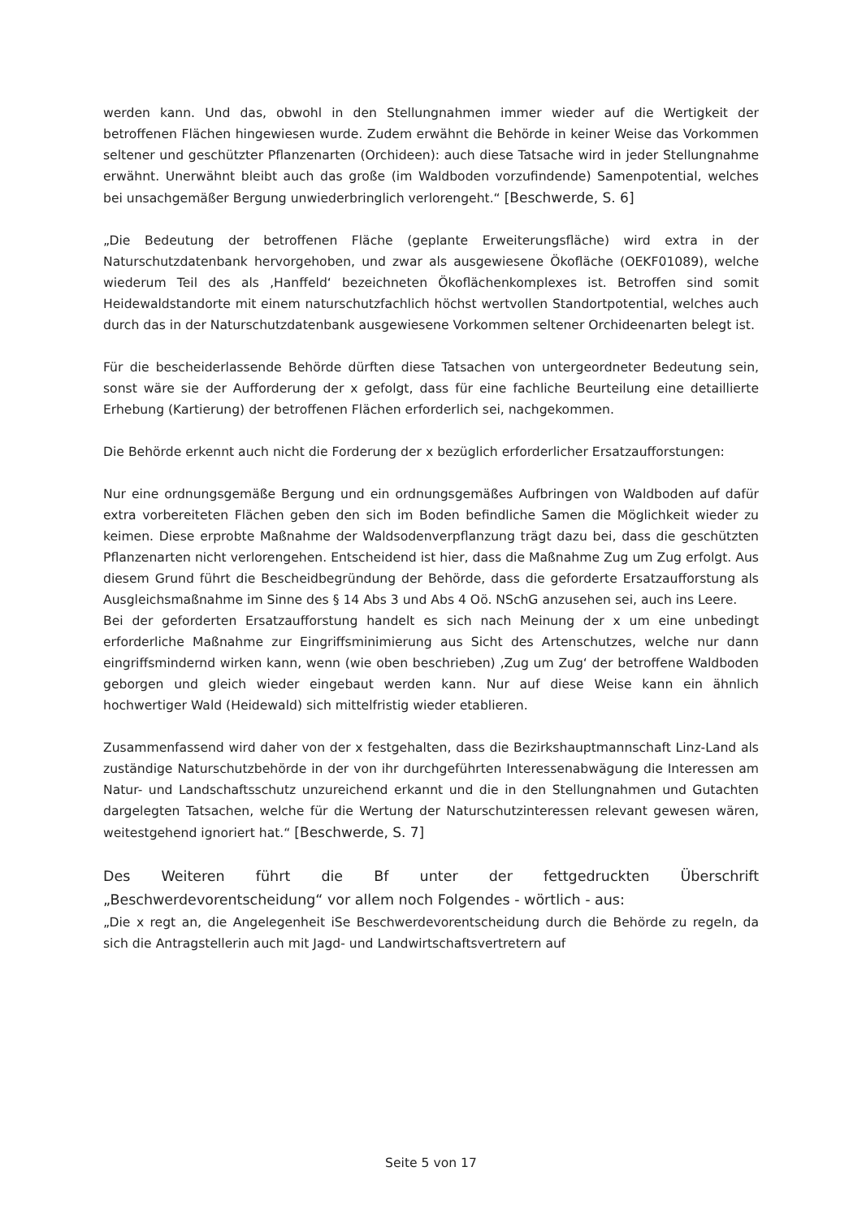werden kann. Und das, obwohl in den Stellungnahmen immer wieder auf die Wertigkeit der betroffenen Flächen hingewiesen wurde. Zudem erwähnt die Behörde in keiner Weise das Vorkommen seltener und geschützter Pflanzenarten (Orchideen): auch diese Tatsache wird in jeder Stellungnahme erwähnt. Unerwähnt bleibt auch das große (im Waldboden vorzufindende) Samenpotential, welches bei unsachgemäßer Bergung unwiederbringlich verlorengeht.“ [Beschwerde, S. 6]
„Die Bedeutung der betroffenen Fläche (geplante Erweiterungsfläche) wird extra in der Naturschutzdatenbank hervorgehoben, und zwar als ausgewiesene Ökofläche (OEKF01089), welche wiederum Teil des als ‚Hanffeld‘ bezeichneten Ökoflächenkomplexes ist. Betroffen sind somit Heidewaldstandorte mit einem naturschutzfachlich höchst wertvollen Standortpotential, welches auch durch das in der Naturschutzdatenbank ausgewiesene Vorkommen seltener Orchideenarten belegt ist.
Für die bescheiderlassende Behörde dürften diese Tatsachen von untergeordneter Bedeutung sein, sonst wäre sie der Aufforderung der x gefolgt, dass für eine fachliche Beurteilung eine detaillierte Erhebung (Kartierung) der betroffenen Flächen erforderlich sei, nachgekommen.
Die Behörde erkennt auch nicht die Forderung der x bezüglich erforderlicher Ersatzaufforstungen:
Nur eine ordnungsgemäße Bergung und ein ordnungsgemäßes Aufbringen von Waldboden auf dafür extra vorbereiteten Flächen geben den sich im Boden befindliche Samen die Möglichkeit wieder zu keimen. Diese erprobte Maßnahme der Waldsodenverpflanzung trägt dazu bei, dass die geschützten Pflanzenarten nicht verlorengehen. Entscheidend ist hier, dass die Maßnahme Zug um Zug erfolgt. Aus diesem Grund führt die Bescheidbegründung der Behörde, dass die geforderte Ersatzaufforstung als Ausgleichsmaßnahme im Sinne des § 14 Abs 3 und Abs 4 Oö. NSchG anzusehen sei, auch ins Leere.
Bei der geforderten Ersatzaufforstung handelt es sich nach Meinung der x um eine unbedingt erforderliche Maßnahme zur Eingriffsminimierung aus Sicht des Artenschutzes, welche nur dann eingriffsmindernd wirken kann, wenn (wie oben beschrieben) ‚Zug um Zug‘ der betroffene Waldboden geborgen und gleich wieder eingebaut werden kann. Nur auf diese Weise kann ein ähnlich hochwertiger Wald (Heidewald) sich mittelfristig wieder etablieren.
Zusammenfassend wird daher von der x festgehalten, dass die Bezirkshauptmannschaft Linz-Land als zuständige Naturschutzbehörde in der von ihr durchgeführten Interessenabwägung die Interessen am Natur- und Landschaftsschutz unzureichend erkannt und die in den Stellungnahmen und Gutachten dargelegten Tatsachen, welche für die Wertung der Naturschutzinteressen relevant gewesen wären, weitestgehend ignoriert hat.“ [Beschwerde, S. 7]
Des Weiteren führt die Bf unter der fettgedruckten Überschrift „Beschwerdevorentscheidung“ vor allem noch Folgendes - wörtlich - aus:
„Die x regt an, die Angelegenheit iSe Beschwerdevorentscheidung durch die Behörde zu regeln, da sich die Antragstellerin auch mit Jagd- und Landwirtschaftsvertretern auf
Seite 5 von 17